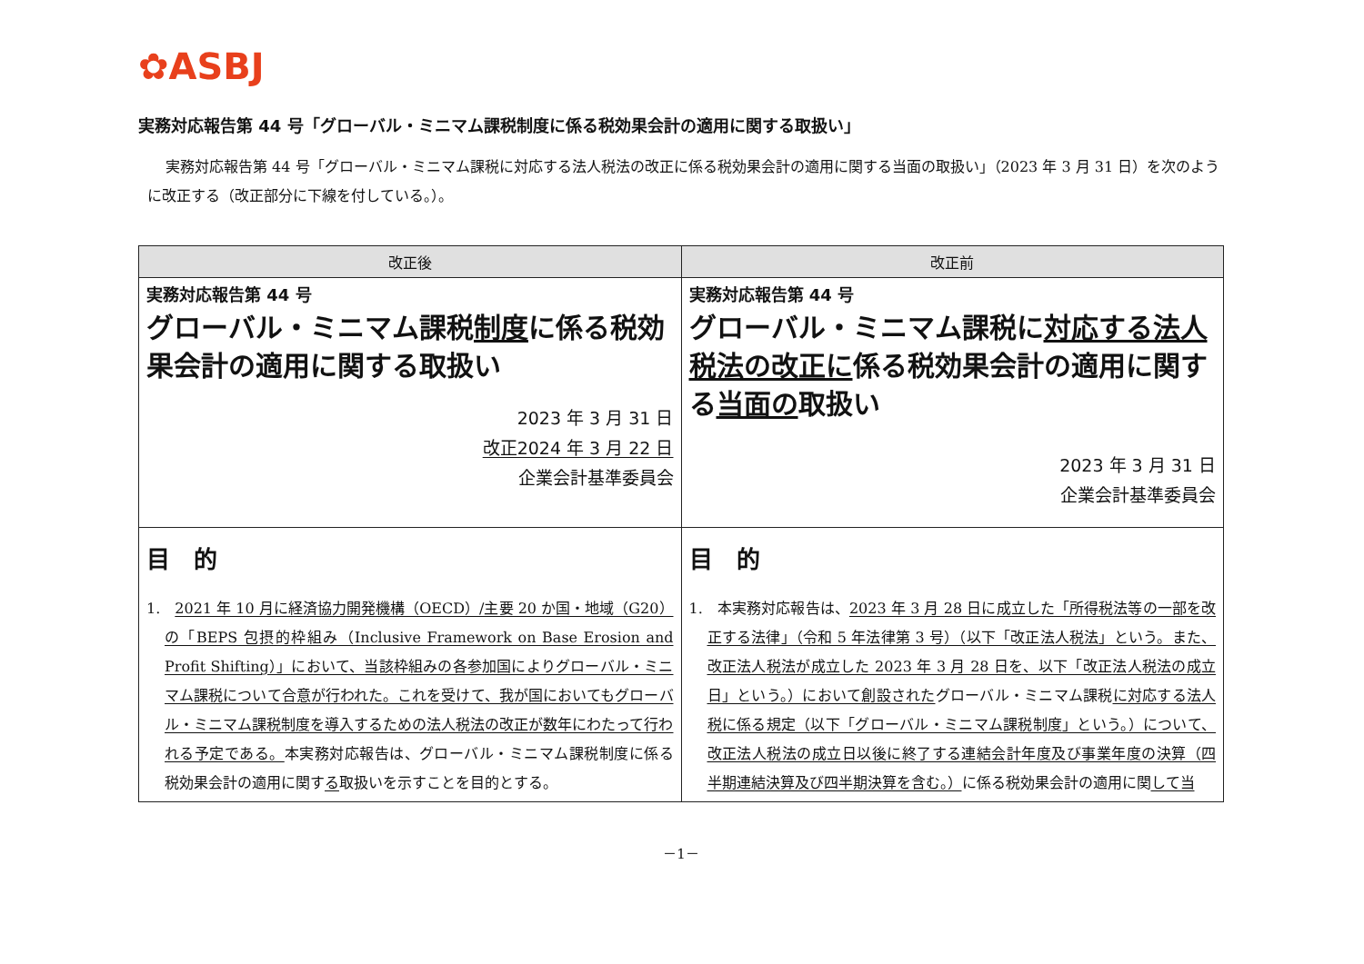✿ASBJ
実務対応報告第 44 号「グローバル・ミニマム課税制度に係る税効果会計の適用に関する取扱い」
実務対応報告第 44 号「グローバル・ミニマム課税に対応する法人税法の改正に係る税効果会計の適用に関する当面の取扱い」（2023 年 3 月 31 日）を次のように改正する（改正部分に下線を付している。）。
| 改正後 | 改正前 |
| --- | --- |
| 実務対応報告第 44 号 グローバル・ミニマム課税 制度 に係る税効果会計の適用に関する取扱い 2023 年 3 月 31 日 改正2024 年 3 月 22 日 企業会計基準委員会 | 実務対応報告第 44 号 グローバル・ミニマム課税に 対応する法人税法の改正に 係る税効果会計の適用に関する 当面の 取扱い 2023 年 3 月 31 日 企業会計基準委員会 |
| 目 的 1. 2021 年 10 月に経済協力開発機構（OECD）/主要 20 か国・地域（G20）の「BEPS 包摂的枠組み（Inclusive Framework on Base Erosion and Profit Shifting）」において、当該枠組みの各参加国によりグローバル・ミニマム課税について合意が行われた。これを受けて、我が国においてもグローバル・ミニマム課税制度を導入するための法人税法の改正が数年にわたって行われる予定である。 本実務対応報告は、グローバル・ミニマム課税制度に係る税効果会計の適用に関す る 取扱いを示すことを目的とする。 | 目 的 1. 本実務対応報告は、 2023 年 3 月 28 日に成立した「所得税法等の一部を改正する法律」（令和 5 年法律第 3 号）（以下「改正法人税法」という。また、改正法人税法が成立した 2023 年 3 月 28 日を、以下「改正法人税法の成立日」という。）において創設された グローバル・ミニマム課税 に対応する法人税に係る規定（以下「グローバル・ミニマム課税制度」という。）について、改正法人税法の成立日以後に終了する連結会計年度及び事業年度の決算（四半期連結決算及び四半期決算を含む。） に係る税効果会計の適用に関 して当 |
－1－